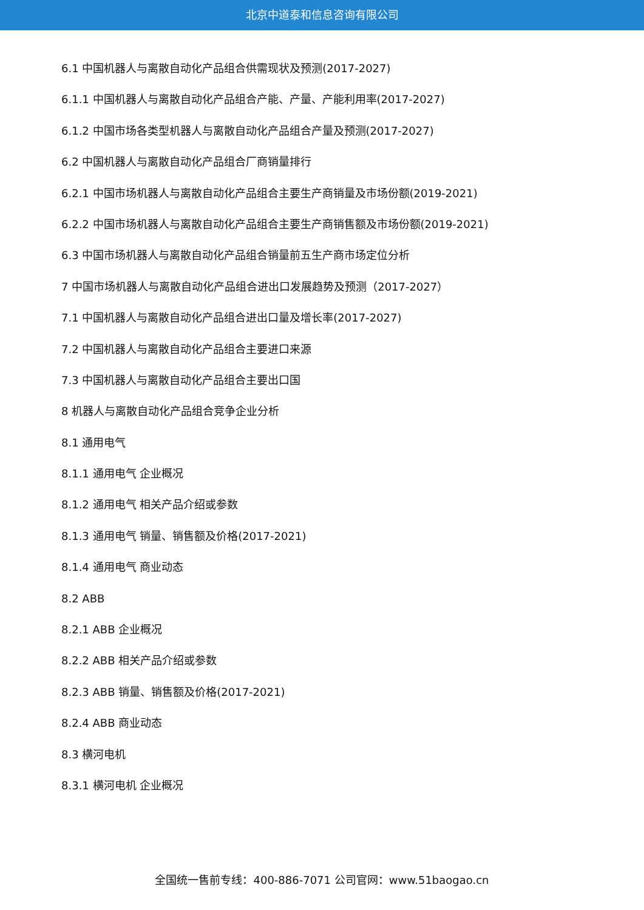北京中道泰和信息咨询有限公司
6.1 中国机器人与离散自动化产品组合供需现状及预测(2017-2027)
6.1.1 中国机器人与离散自动化产品组合产能、产量、产能利用率(2017-2027)
6.1.2 中国市场各类型机器人与离散自动化产品组合产量及预测(2017-2027)
6.2 中国机器人与离散自动化产品组合厂商销量排行
6.2.1 中国市场机器人与离散自动化产品组合主要生产商销量及市场份额(2019-2021)
6.2.2 中国市场机器人与离散自动化产品组合主要生产商销售额及市场份额(2019-2021)
6.3 中国市场机器人与离散自动化产品组合销量前五生产商市场定位分析
7 中国市场机器人与离散自动化产品组合进出口发展趋势及预测（2017-2027）
7.1 中国机器人与离散自动化产品组合进出口量及增长率(2017-2027)
7.2 中国机器人与离散自动化产品组合主要进口来源
7.3 中国机器人与离散自动化产品组合主要出口国
8 机器人与离散自动化产品组合竞争企业分析
8.1 通用电气
8.1.1 通用电气 企业概况
8.1.2 通用电气 相关产品介绍或参数
8.1.3 通用电气 销量、销售额及价格(2017-2021)
8.1.4 通用电气 商业动态
8.2 ABB
8.2.1 ABB 企业概况
8.2.2 ABB 相关产品介绍或参数
8.2.3 ABB 销量、销售额及价格(2017-2021)
8.2.4 ABB 商业动态
8.3 横河电机
8.3.1 横河电机 企业概况
全国统一售前专线：400-886-7071 公司官网：www.51baogao.cn